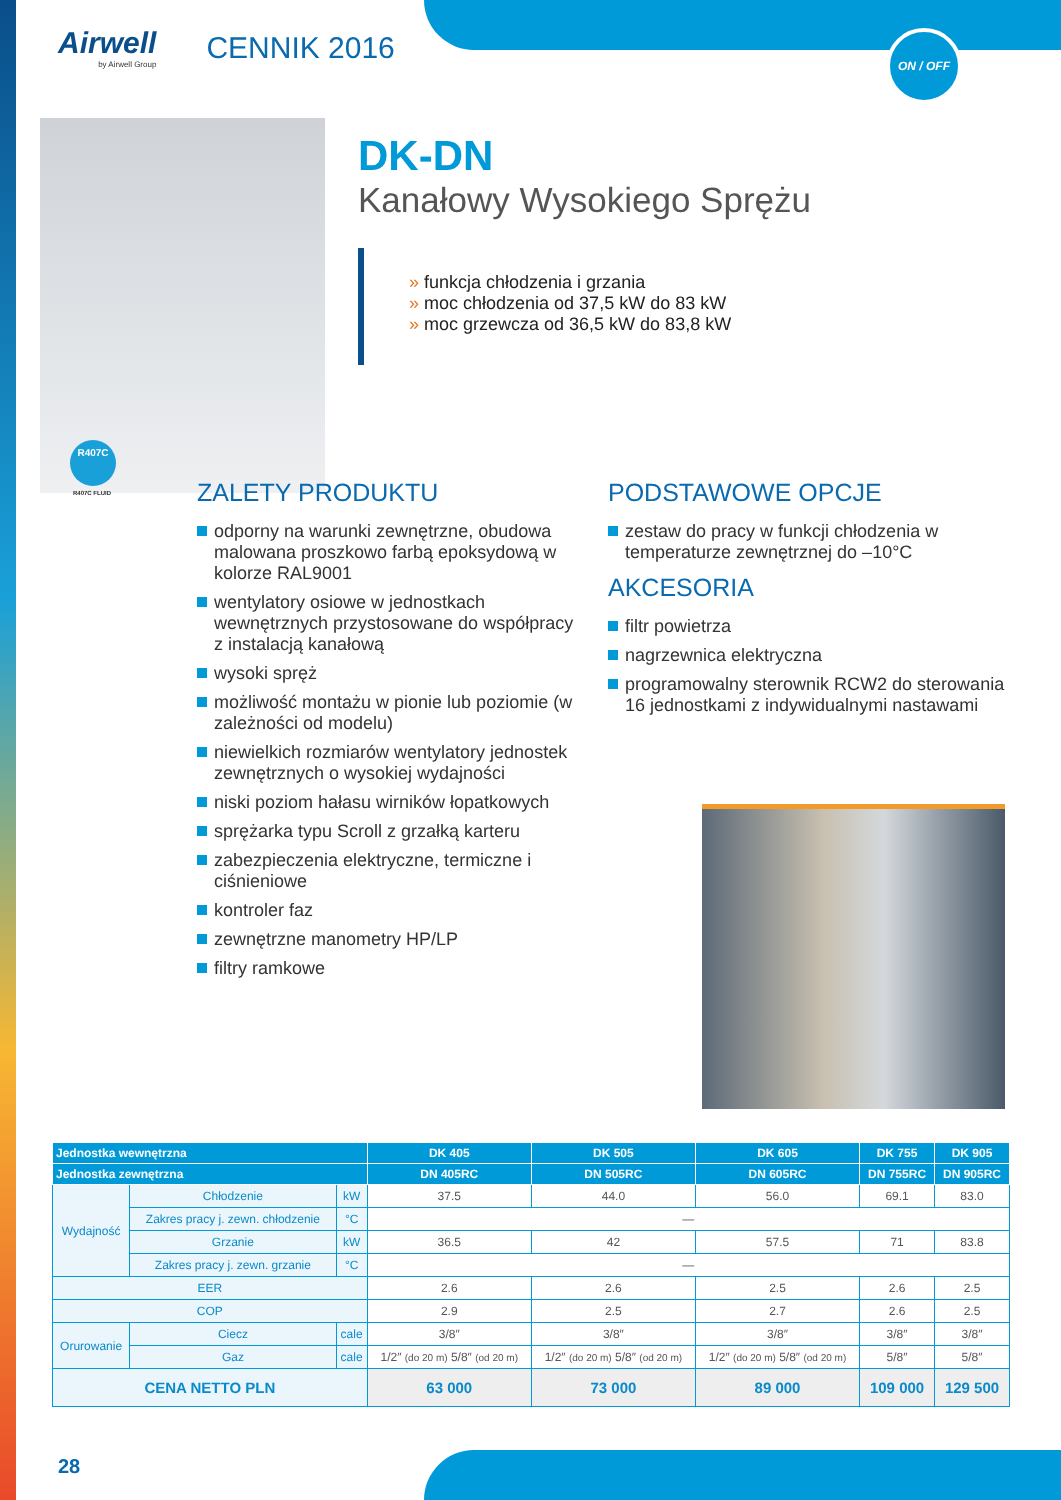ON / OFF
Airwell
by Airwell Group
CENNIK 2016
R407C
R407C FLUID
DK-DN
Kanałowy Wysokiego Sprężu
» funkcja chłodzenia i grzania
» moc chłodzenia od 37,5 kW do 83 kW
» moc grzewcza od 36,5 kW do 83,8 kW
ZALETY PRODUKTU
odporny na warunki zewnętrzne, obudowa malowana proszkowo farbą epoksydową w kolorze RAL9001
wentylatory osiowe w jednostkach wewnętrznych przystosowane do współpracy z instalacją kanałową
wysoki spręż
możliwość montażu w pionie lub poziomie (w zależności od modelu)
niewielkich rozmiarów wentylatory jednostek zewnętrznych o wysokiej wydajności
niski poziom hałasu wirników łopatkowych
sprężarka typu Scroll z grzałką karteru
zabezpieczenia elektryczne, termiczne i ciśnieniowe
kontroler faz
zewnętrzne manometry HP/LP
filtry ramkowe
PODSTAWOWE OPCJE
zestaw do pracy w funkcji chłodzenia w temperaturze zewnętrznej do –10°C
AKCESORIA
filtr powietrza
nagrzewnica elektryczna
programowalny sterownik RCW2 do sterowania 16 jednostkami z indywidualnymi nastawami
| Jednostka wewnętrzna | | | | DK 405 | DK 505 | DK 605 | DK 755 | DK 905 |
| --- | --- | --- | --- | --- | --- | --- | --- | --- |
| Jednostka zewnętrzna | | | | DN 405RC | DN 505RC | DN 605RC | DN 755RC | DN 905RC |
| Wydajność | Chłodzenie | | kW | 37.5 | 44.0 | 56.0 | 69.1 | 83.0 |
| | Zakres pracy j. zewn. chłodzenie | | °C | — | | | | |
| | Grzanie | | kW | 36.5 | 42 | 57.5 | 71 | 83.8 |
| | Zakres pracy j. zewn. grzanie | | °C | — | | | | |
| EER | | | | 2.6 | 2.6 | 2.5 | 2.6 | 2.5 |
| COP | | | | 2.9 | 2.5 | 2.7 | 2.6 | 2.5 |
| Orurowanie | Ciecz | cale | | 3/8″ | 3/8″ | 3/8″ | 3/8″ | 3/8″ |
| | Gaz | cale | | 1/2″ (do 20 m) 5/8″ (od 20 m) | 1/2″ (do 20 m) 5/8″ (od 20 m) | 1/2″ (do 20 m) 5/8″ (od 20 m) | 5/8″ | 5/8″ |
| CENA NETTO PLN | | | | 63 000 | 73 000 | 89 000 | 109 000 | 129 500 |
28